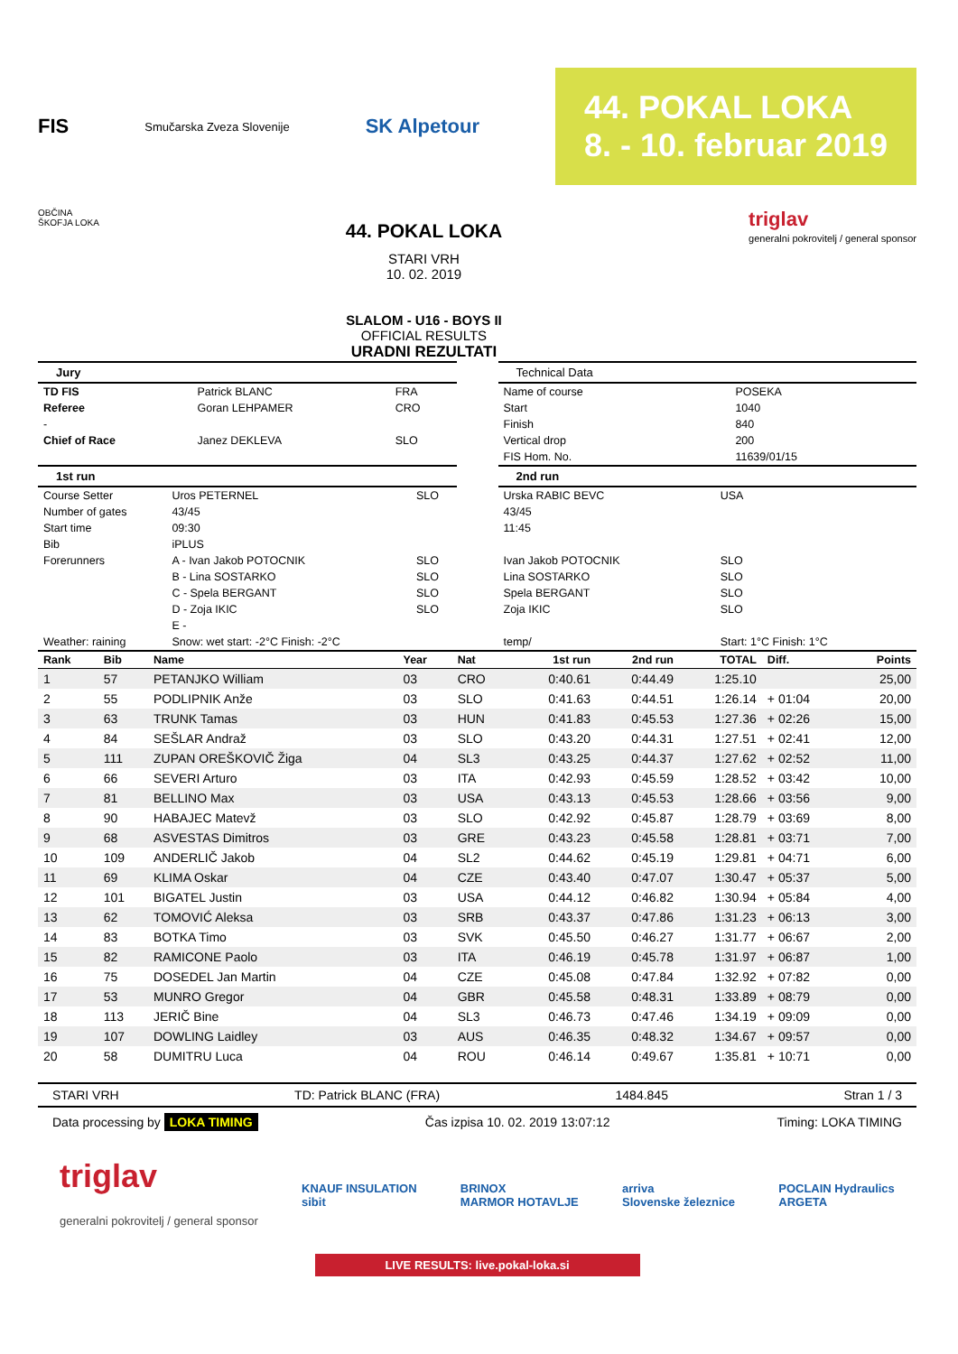FIS Smučarska Zveza Slovenije SK Alpetour
44. POKAL LOKA
8. - 10. februar 2019
OBČINA
ŠKOFJA LOKA
44. POKAL LOKA
STARI VRH
10. 02. 2019
SLALOM - U16 - BOYS II
OFFICIAL RESULTS
URADNI REZULTATI
triglav
generalni pokrovitelj / general sponsor
Jury
| TD FIS | Patrick BLANC | FRA |
| Referee | Goran LEHPAMER | CRO |
| - | | |
| Chief of Race | Janez DEKLEVA | SLO |
Technical Data
| Name of course | POSEKA |
| Start | 1040 |
| Finish | 840 |
| Vertical drop | 200 |
| FIS Hom. No. | 11639/01/15 |
1st run
| Course Setter | Uros PETERNEL | SLO |
| Number of gates | 43/45 | |
| Start time | 09:30 | |
| Bib | iPLUS | |
| Forerunners | A - Ivan Jakob POTOCNIK | SLO |
| | B - Lina SOSTARKO | SLO |
| | C - Spela BERGANT | SLO |
| | D - Zoja IKIC | SLO |
| | E - | |
| Weather: raining | Snow: wet start: -2°C Finish: -2°C | |
2nd run
| Urska RABIC BEVC | USA |
| 43/45 | |
| 11:45 | |
| Ivan Jakob POTOCNIK | SLO |
| Lina SOSTARKO | SLO |
| Spela BERGANT | SLO |
| Zoja IKIC | SLO |
| temp/ | Start: 1°C Finish: 1°C |
| Rank | Bib | Name | Year | Nat | 1st run | 2nd run | TOTAL | Diff. | Points |
| --- | --- | --- | --- | --- | --- | --- | --- | --- | --- |
| 1 | 57 | PETANJKO William | 03 | CRO | 0:40.61 | 0:44.49 | 1:25.10 | | 25,00 |
| 2 | 55 | PODLIPNIK Anže | 03 | SLO | 0:41.63 | 0:44.51 | 1:26.14 | + 01:04 | 20,00 |
| 3 | 63 | TRUNK Tamas | 03 | HUN | 0:41.83 | 0:45.53 | 1:27.36 | + 02:26 | 15,00 |
| 4 | 84 | SEŠLAR Andraž | 03 | SLO | 0:43.20 | 0:44.31 | 1:27.51 | + 02:41 | 12,00 |
| 5 | 111 | ZUPAN OREŠKOVIČ Žiga | 04 | SL3 | 0:43.25 | 0:44.37 | 1:27.62 | + 02:52 | 11,00 |
| 6 | 66 | SEVERI Arturo | 03 | ITA | 0:42.93 | 0:45.59 | 1:28.52 | + 03:42 | 10,00 |
| 7 | 81 | BELLINO Max | 03 | USA | 0:43.13 | 0:45.53 | 1:28.66 | + 03:56 | 9,00 |
| 8 | 90 | HABAJEC Matevž | 03 | SLO | 0:42.92 | 0:45.87 | 1:28.79 | + 03:69 | 8,00 |
| 9 | 68 | ASVESTAS Dimitros | 03 | GRE | 0:43.23 | 0:45.58 | 1:28.81 | + 03:71 | 7,00 |
| 10 | 109 | ANDERLIČ Jakob | 04 | SL2 | 0:44.62 | 0:45.19 | 1:29.81 | + 04:71 | 6,00 |
| 11 | 69 | KLIMA Oskar | 04 | CZE | 0:43.40 | 0:47.07 | 1:30.47 | + 05:37 | 5,00 |
| 12 | 101 | BIGATEL Justin | 03 | USA | 0:44.12 | 0:46.82 | 1:30.94 | + 05:84 | 4,00 |
| 13 | 62 | TOMOVIĆ Aleksa | 03 | SRB | 0:43.37 | 0:47.86 | 1:31.23 | + 06:13 | 3,00 |
| 14 | 83 | BOTKA Timo | 03 | SVK | 0:45.50 | 0:46.27 | 1:31.77 | + 06:67 | 2,00 |
| 15 | 82 | RAMICONE Paolo | 03 | ITA | 0:46.19 | 0:45.78 | 1:31.97 | + 06:87 | 1,00 |
| 16 | 75 | DOSEDEL Jan Martin | 04 | CZE | 0:45.08 | 0:47.84 | 1:32.92 | + 07:82 | 0,00 |
| 17 | 53 | MUNRO Gregor | 04 | GBR | 0:45.58 | 0:48.31 | 1:33.89 | + 08:79 | 0,00 |
| 18 | 113 | JERIČ Bine | 04 | SL3 | 0:46.73 | 0:47.46 | 1:34.19 | + 09:09 | 0,00 |
| 19 | 107 | DOWLING Laidley | 03 | AUS | 0:46.35 | 0:48.32 | 1:34.67 | + 09:57 | 0,00 |
| 20 | 58 | DUMITRU Luca | 04 | ROU | 0:46.14 | 0:49.67 | 1:35.81 | + 10:71 | 0,00 |
STARI VRH TD: Patrick BLANC (FRA) 1484.845 Stran 1 / 3
Data processing by LOKA TIMING Čas izpisa 10. 02. 2019 13:07:12 Timing: LOKA TIMING
triglav
generalni pokrovitelj / general sponsor KNAUF INSULATION
sibit BRINOX
MARMOR HOTAVLJE arriva
Slovenske železnice POCLAIN Hydraulics
ARGETA
LIVE RESULTS: live.pokal-loka.si